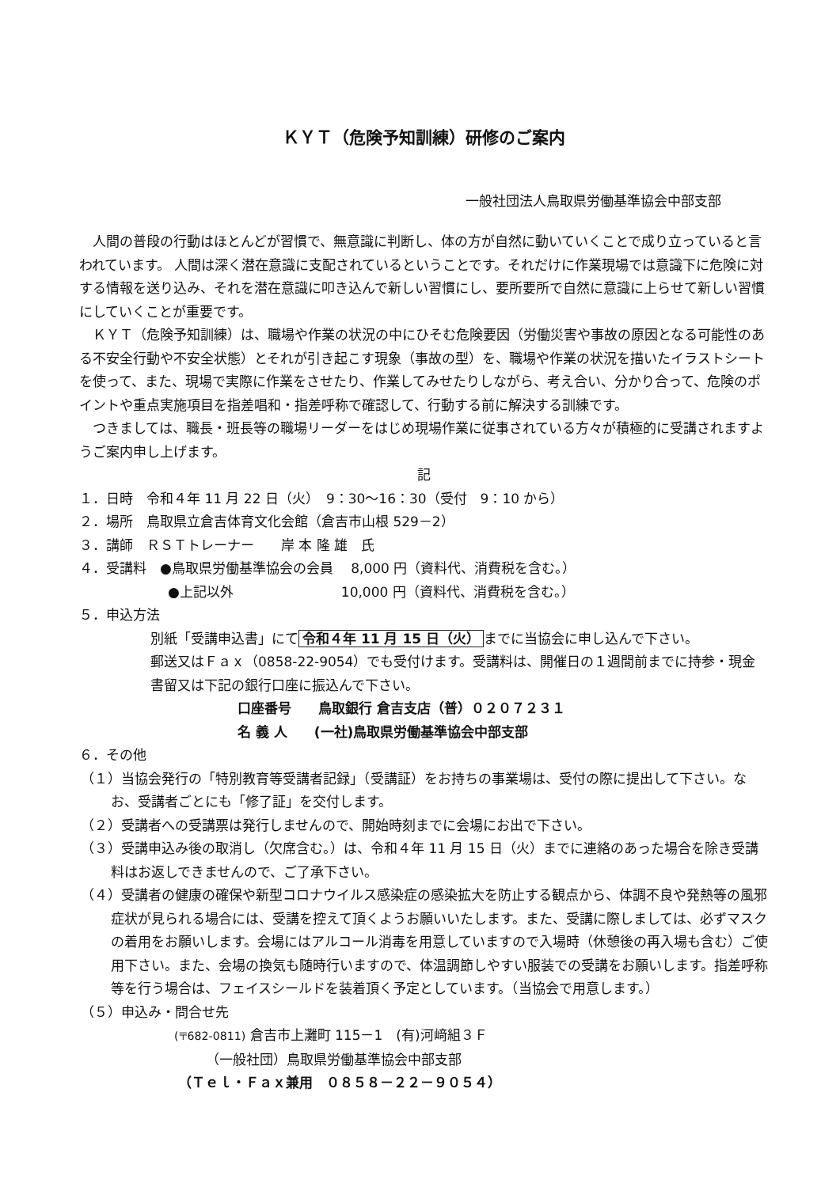ＫＹＴ（危険予知訓練）研修のご案内
一般社団法人鳥取県労働基準協会中部支部
人間の普段の行動はほとんどが習慣で、無意識に判断し、体の方が自然に動いていくことで成り立っていると言われています。 人間は深く潜在意識に支配されているということです。それだけに作業現場では意識下に危険に対する情報を送り込み、それを潜在意識に叩き込んで新しい習慣にし、要所要所で自然に意識に上らせて新しい習慣にしていくことが重要です。
ＫＹＴ（危険予知訓練）は、職場や作業の状況の中にひそむ危険要因（労働災害や事故の原因となる可能性のある不安全行動や不安全状態）とそれが引き起こす現象（事故の型）を、職場や作業の状況を描いたイラストシートを使って、また、現場で実際に作業をさせたり、作業してみせたりしながら、考え合い、分かり合って、危険のポイントや重点実施項目を指差唱和・指差呼称で確認して、行動する前に解決する訓練です。
つきましては、職長・班長等の職場リーダーをはじめ現場作業に従事されている方々が積極的に受講されますようご案内申し上げます。
記
１．日時　令和４年 11 月 22 日（火）　9：30～16：30（受付　9：10 から）
２．場所　鳥取県立倉吉体育文化会館（倉吉市山根 529－2）
３．講師　ＲＳＴトレーナー　　岸 本 隆 雄　氏
４．受講料　●鳥取県労働基準協会の会員　 8,000 円（資料代、消費税を含む。）
●上記以外　　　　　　　　10,000 円（資料代、消費税を含む。）
５．申込方法
別紙「受講申込書」にて 令和４年 11 月 15 日（火） までに当協会に申し込んで下さい。
郵送又はＦａｘ（0858-22-9054）でも受付けます。受講料は、開催日の１週間前までに持参・現金書留又は下記の銀行口座に振込んで下さい。
口座番号　　鳥取銀行 倉吉支店（普）０２０７２３１
名 義 人　　(一社)鳥取県労働基準協会中部支部
６．その他
（１）当協会発行の「特別教育等受講者記録」（受講証）をお持ちの事業場は、受付の際に提出して下さい。なお、受講者ごとにも「修了証」を交付します。
（２）受講者への受講票は発行しませんので、開始時刻までに会場にお出で下さい。
（３）受講申込み後の取消し（欠席含む。）は、令和４年 11 月 15 日（火）までに連絡のあった場合を除き受講料はお返しできませんので、ご了承下さい。
（４）受講者の健康の確保や新型コロナウイルス感染症の感染拡大を防止する観点から、体調不良や発熱等の風邪症状が見られる場合には、受講を控えて頂くようお願いいたします。また、受講に際しましては、必ずマスクの着用をお願いします。会場にはアルコール消毒を用意していますので入場時（休憩後の再入場も含む）ご使用下さい。また、会場の換気も随時行いますので、体温調節しやすい服装での受講をお願いします。指差呼称等を行う場合は、フェイスシールドを装着頂く予定としています。（当協会で用意します。）
（５）申込み・問合せ先
(〒682-0811) 倉吉市上灘町 115－1　(有)河﨑組３Ｆ
（一般社団）鳥取県労働基準協会中部支部
（Ｔｅｌ・Ｆａｘ兼用　０８５８－２２－９０５４）